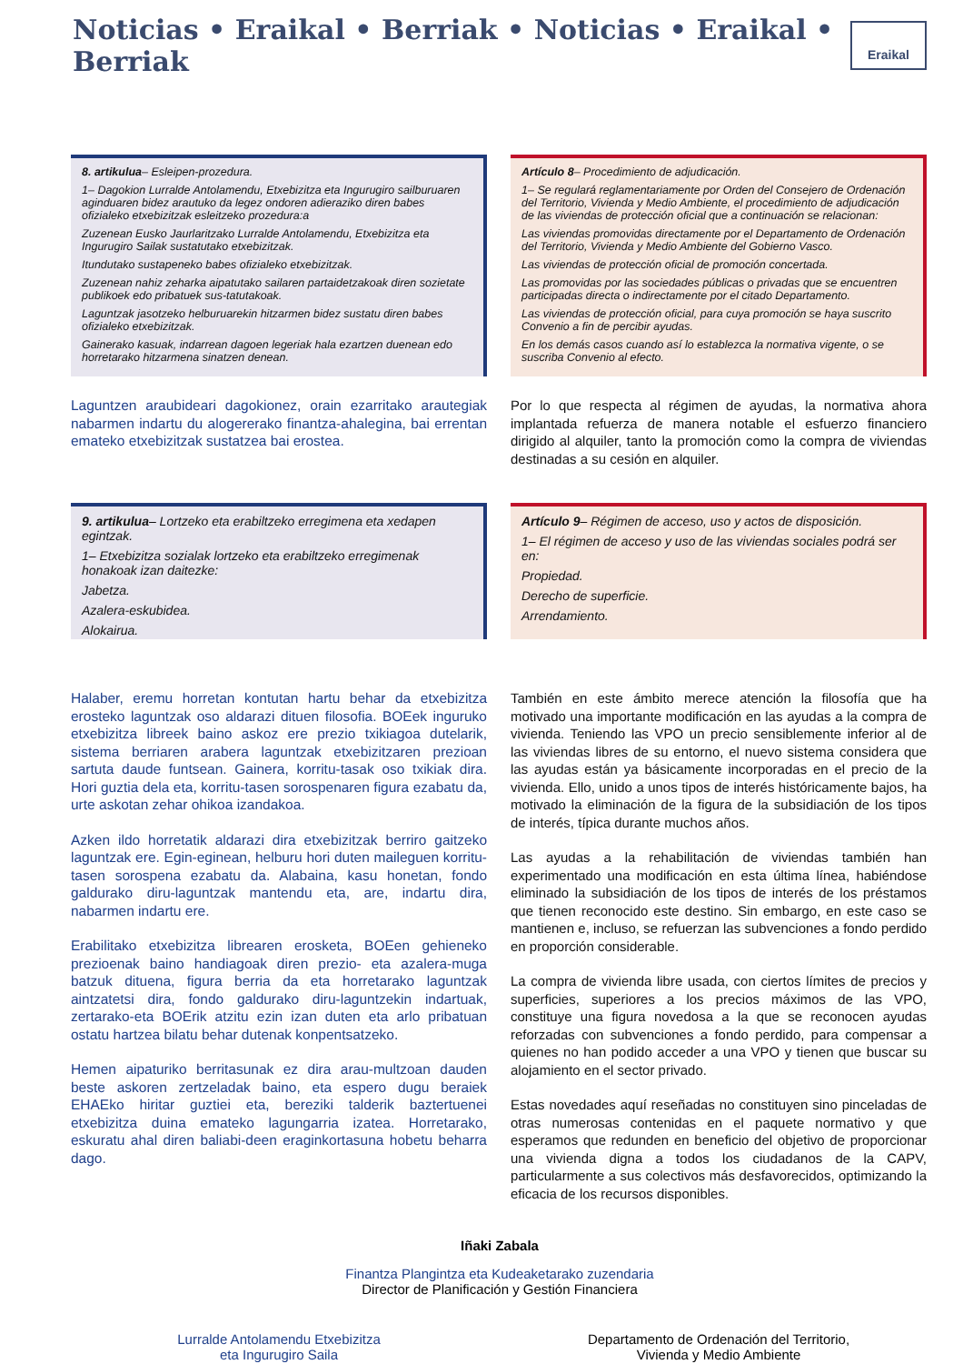Noticias • Eraikal • Berriak • Noticias • Eraikal • Berriak
Eraikal
8. artikulua– Esleipen-prozedura.
1– Dagokion Lurralde Antolamendu, Etxebizitza eta Ingurugiro sailburuaren aginduaren bidez arautuko da legez ondoren adieraziko diren babes ofizialeko etxebizitzak esleitzeko prozedura:a
Zuzenean Eusko Jaurlaritzako Lurralde Antolamendu, Etxebizitza eta Ingurugiro Sailak sustatutako etxebizitzak.
Itundutako sustapeneko babes ofizialeko etxebizitzak.
Zuzenean nahiz zeharka aipatutako sailaren partaidetzakoak diren sozietate publikoek edo pribatuek sus-tatutakoak.
Laguntzak jasotzeko helburuarekin hitzarmen bidez sustatu diren babes ofizialeko etxebizitzak.
Gainerako kasuak, indarrean dagoen legeriak hala ezartzen duenean edo horretarako hitzarmena sinatzen denean.
Laguntzen araubideari dagokionez, orain ezarritako arautegiak nabarmen indartu du alogererako finantza-ahalegina, bai errentan emateko etxebizitzak sustatzea bai erostea.
Artículo 8– Procedimiento de adjudicación.
1– Se regulará reglamentariamente por Orden del Consejero de Ordenación del Territorio, Vivienda y Medio Ambiente, el procedimiento de adjudicación de las viviendas de protección oficial que a continuación se relacionan:
Las viviendas promovidas directamente por el Departamento de Ordenación del Territorio, Vivienda y Medio Ambiente del Gobierno Vasco.
Las viviendas de protección oficial de promoción concertada.
Las promovidas por las sociedades públicas o privadas que se encuentren participadas directa o indirectamente por el citado Departamento.
Las viviendas de protección oficial, para cuya promoción se haya suscrito Convenio a fin de percibir ayudas.
En los demás casos cuando así lo establezca la normativa vigente, o se suscriba Convenio al efecto.
Por lo que respecta al régimen de ayudas, la normativa ahora implantada refuerza de manera notable el esfuerzo financiero dirigido al alquiler, tanto la promoción como la compra de viviendas destinadas a su cesión en alquiler.
9. artikulua– Lortzeko eta erabiltzeko erregimena eta xedapen egintzak.
1– Etxebizitza sozialak lortzeko eta erabiltzeko erregimenak honakoak izan daitezke:
Jabetza.
Azalera-eskubidea.
Alokairua.
Artículo 9– Régimen de acceso, uso y actos de disposición.
1– El régimen de acceso y uso de las viviendas sociales podrá ser en:
Propiedad.
Derecho de superficie.
Arrendamiento.
Halaber, eremu horretan kontutan hartu behar da etxebizitza erosteko laguntzak oso aldarazi dituen filosofia. BOEek inguruko etxebizitza libreek baino askoz ere prezio txikiagoa dutelarik, sistema berriaren arabera laguntzak etxebizitzaren prezioan sartuta daude funtsean. Gainera, korritu-tasak oso txikiak dira. Hori guztia dela eta, korritu-tasen sorospenaren figura ezabatu da, urte askotan zehar ohikoa izandakoa.
Azken ildo horretatik aldarazi dira etxebizitzak berriro gaitzeko laguntzak ere. Egin-eginean, helburu hori duten maileguen korritu-tasen sorospena ezabatu da. Alabaina, kasu honetan, fondo galdurako diru-laguntzak mantendu eta, are, indartu dira, nabarmen indartu ere.
Erabilitako etxebizitza librearen erosketa, BOEen gehieneko prezioenak baino handiagoak diren prezio- eta azalera-muga batzuk dituena, figura berria da eta horretarako laguntzak aintzatetsi dira, fondo galdurako diru-laguntzekin indartuak, zertarako-eta BOErik atzitu ezin izan duten eta arlo pribatuan ostatu hartzea bilatu behar dutenak konpentsatzeko.
Hemen aipaturiko berritasunak ez dira arau-multzoan dauden beste askoren zertzeladak baino, eta espero dugu beraiek EHAEko hiritar guztiei eta, bereziki talderik baztertuenei etxebizitza duina emateko lagungarria izatea. Horretarako, eskuratu ahal diren baliabi-deen eraginkortasuna hobetu beharra dago.
También en este ámbito merece atención la filosofía que ha motivado una importante modificación en las ayudas a la compra de vivienda. Teniendo las VPO un precio sensiblemente inferior al de las viviendas libres de su entorno, el nuevo sistema considera que las ayudas están ya básicamente incorporadas en el precio de la vivienda. Ello, unido a unos tipos de interés históricamente bajos, ha motivado la eliminación de la figura de la subsidiación de los tipos de interés, típica durante muchos años.
Las ayudas a la rehabilitación de viviendas también han experimentado una modificación en esta última línea, habiéndose eliminado la subsidiación de los tipos de interés de los préstamos que tienen reconocido este destino. Sin embargo, en este caso se mantienen e, incluso, se refuerzan las subvenciones a fondo perdido en proporción considerable.
La compra de vivienda libre usada, con ciertos límites de precios y superficies, superiores a los precios máximos de las VPO, constituye una figura novedosa a la que se reconocen ayudas reforzadas con subvenciones a fondo perdido, para compensar a quienes no han podido acceder a una VPO y tienen que buscar su alojamiento en el sector privado.
Estas novedades aquí reseñadas no constituyen sino pinceladas de otras numerosas contenidas en el paquete normativo y que esperamos que redunden en beneficio del objetivo de proporcionar una vivienda digna a todos los ciudadanos de la CAPV, particularmente a sus colectivos más desfavorecidos, optimizando la eficacia de los recursos disponibles.
Iñaki Zabala
Finantza Plangintza eta Kudeaketarako zuzendaria
Director de Planificación y Gestión Financiera
Lurralde Antolamendu Etxebizitza
eta Ingurugiro Saila
Departamento de Ordenación del Territorio,
Vivienda y Medio Ambiente